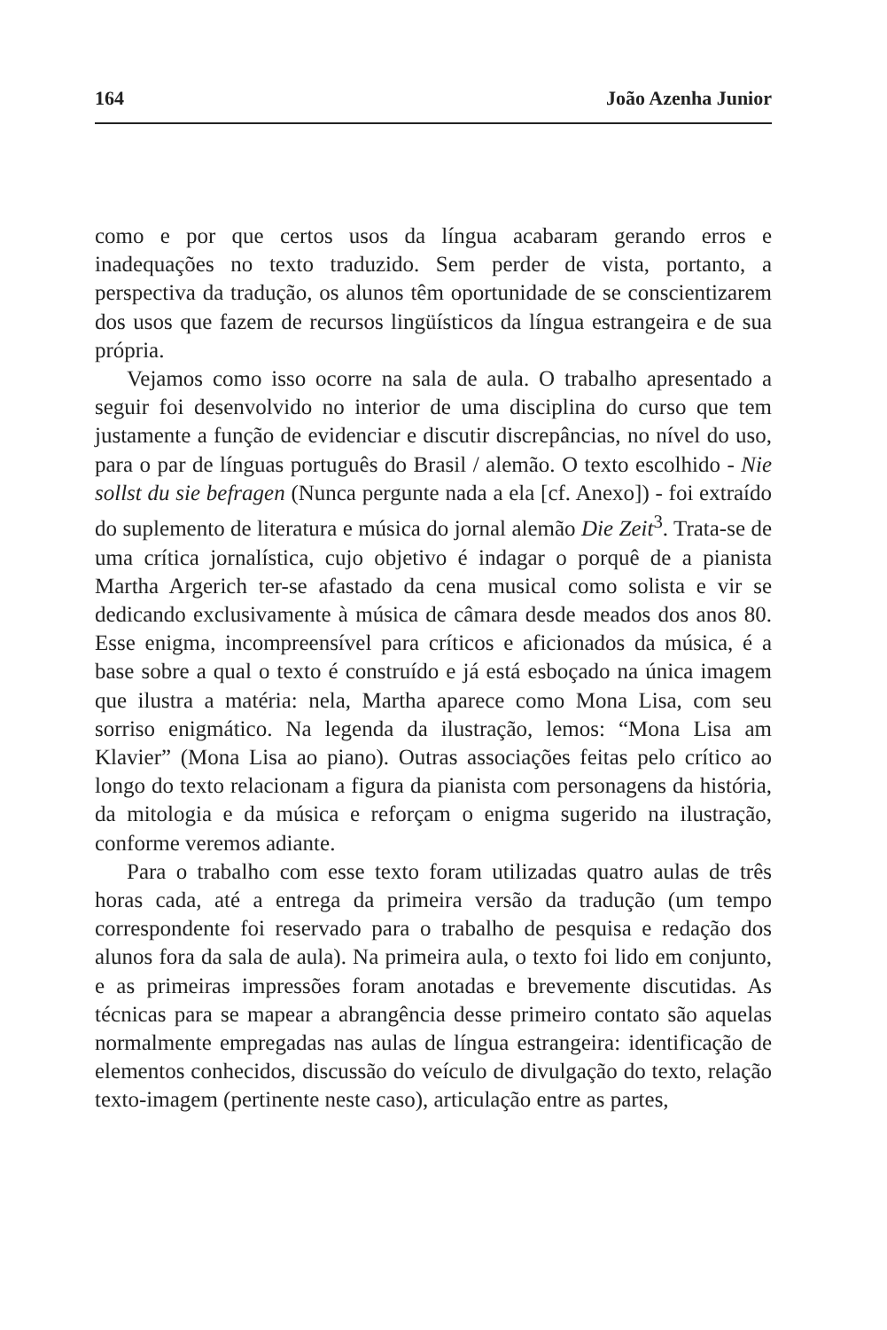164 João Azenha Junior
como e por que certos usos da língua acabaram gerando erros e inadequações no texto traduzido. Sem perder de vista, portanto, a perspectiva da tradução, os alunos têm oportunidade de se conscientizarem dos usos que fazem de recursos lingüísticos da língua estrangeira e de sua própria.
Vejamos como isso ocorre na sala de aula. O trabalho apresentado a seguir foi desenvolvido no interior de uma disciplina do curso que tem justamente a função de evidenciar e discutir discrepâncias, no nível do uso, para o par de línguas português do Brasil / alemão. O texto escolhido - Nie sollst du sie befragen (Nunca pergunte nada a ela [cf. Anexo]) - foi extraído do suplemento de literatura e música do jornal alemão Die Zeit<sup>3</sup>. Trata-se de uma crítica jornalística, cujo objetivo é indagar o porquê de a pianista Martha Argerich ter-se afastado da cena musical como solista e vir se dedicando exclusivamente à música de câmara desde meados dos anos 80. Esse enigma, incompreensível para críticos e aficionados da música, é a base sobre a qual o texto é construído e já está esboçado na única imagem que ilustra a matéria: nela, Martha aparece como Mona Lisa, com seu sorriso enigmático. Na legenda da ilustração, lemos: “Mona Lisa am Klavier” (Mona Lisa ao piano). Outras associações feitas pelo crítico ao longo do texto relacionam a figura da pianista com personagens da história, da mitologia e da música e reforçam o enigma sugerido na ilustração, conforme veremos adiante.
Para o trabalho com esse texto foram utilizadas quatro aulas de três horas cada, até a entrega da primeira versão da tradução (um tempo correspondente foi reservado para o trabalho de pesquisa e redação dos alunos fora da sala de aula). Na primeira aula, o texto foi lido em conjunto, e as primeiras impressões foram anotadas e brevemente discutidas. As técnicas para se mapear a abrangência desse primeiro contato são aquelas normalmente empregadas nas aulas de língua estrangeira: identificação de elementos conhecidos, discussão do veículo de divulgação do texto, relação texto-imagem (pertinente neste caso), articulação entre as partes,